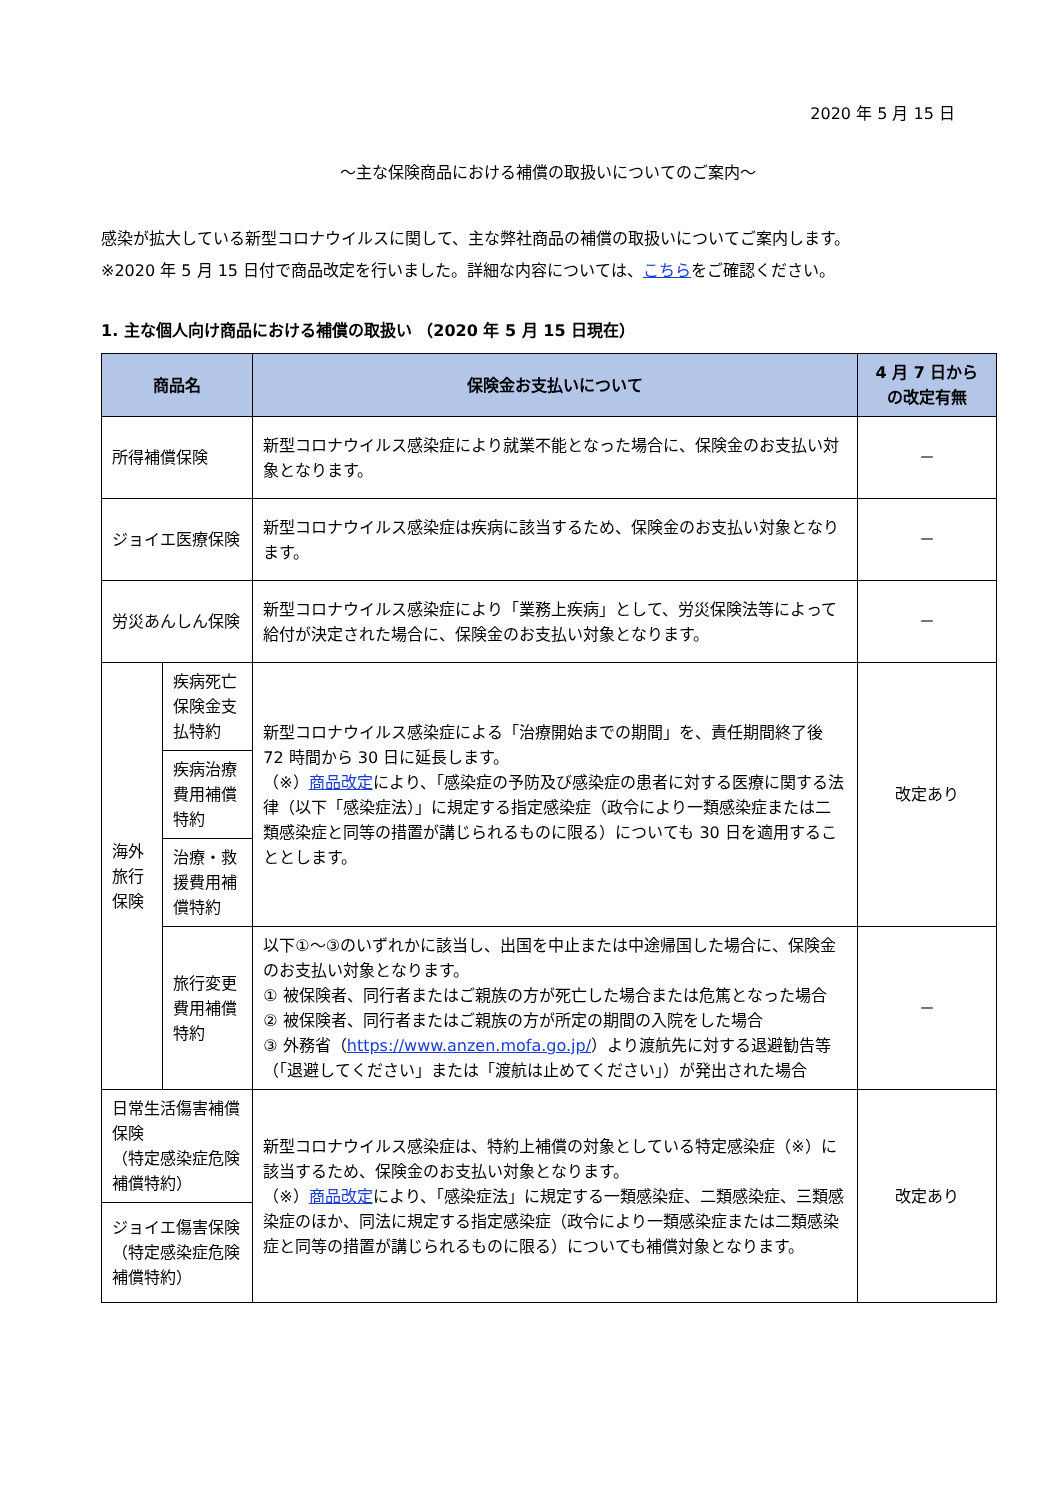2020 年 5 月 15 日
～主な保険商品における補償の取扱いについてのご案内～
感染が拡大している新型コロナウイルスに関して、主な弊社商品の補償の取扱いについてご案内します。
※2020 年 5 月 15 日付で商品改定を行いました。詳細な内容については、こちらをご確認ください。
1. 主な個人向け商品における補償の取扱い （2020 年 5 月 15 日現在）
| 商品名 | | 保険金お支払いについて | 4 月 7 日から の改定有無 |
| --- | --- | --- | --- |
| 所得補償保険 | | 新型コロナウイルス感染症により就業不能となった場合に、保険金のお支払い対象となります。 | － |
| ジョイエ医療保険 | | 新型コロナウイルス感染症は疾病に該当するため、保険金のお支払い対象となります。 | － |
| 労災あんしん保険 | | 新型コロナウイルス感染症により「業務上疾病」として、労災保険法等によって給付が決定された場合に、保険金のお支払い対象となります。 | － |
| 海外 旅行 保険 | 疾病死亡保険金支払特約 | 新型コロナウイルス感染症による「治療開始までの期間」を、責任期間終了後 72 時間から 30 日に延長します。 （※） 商品改定 により、「感染症の予防及び感染症の患者に対する医療に関する法律（以下「感染症法）」に規定する指定感染症（政令により一類感染症または二類感染症と同等の措置が講じられるものに限る）についても 30 日を適用することとします。 | 改定あり |
| | 疾病治療費用補償特約 | | |
| | 治療・救援費用補償特約 | | |
| | 旅行変更費用補償特約 | 以下①～③のいずれかに該当し、出国を中止または中途帰国した場合に、保険金のお支払い対象となります。 ① 被保険者、同行者またはご親族の方が死亡した場合または危篤となった場合 ② 被保険者、同行者またはご親族の方が所定の期間の入院をした場合 ③ 外務省（ https://www.anzen.mofa.go.jp/ ）より渡航先に対する退避勧告等（「退避してください」または「渡航は止めてください」）が発出された場合 | － |
| 日常生活傷害補償保険 （特定感染症危険補償特約） | | 新型コロナウイルス感染症は、特約上補償の対象としている特定感染症（※）に該当するため、保険金のお支払い対象となります。 （※） 商品改定 により、「感染症法」に規定する一類感染症、二類感染症、三類感染症のほか、同法に規定する指定感染症（政令により一類感染症または二類感染症と同等の措置が講じられるものに限る）についても補償対象となります。 | 改定あり |
| ジョイエ傷害保険 （特定感染症危険補償特約） | | | |